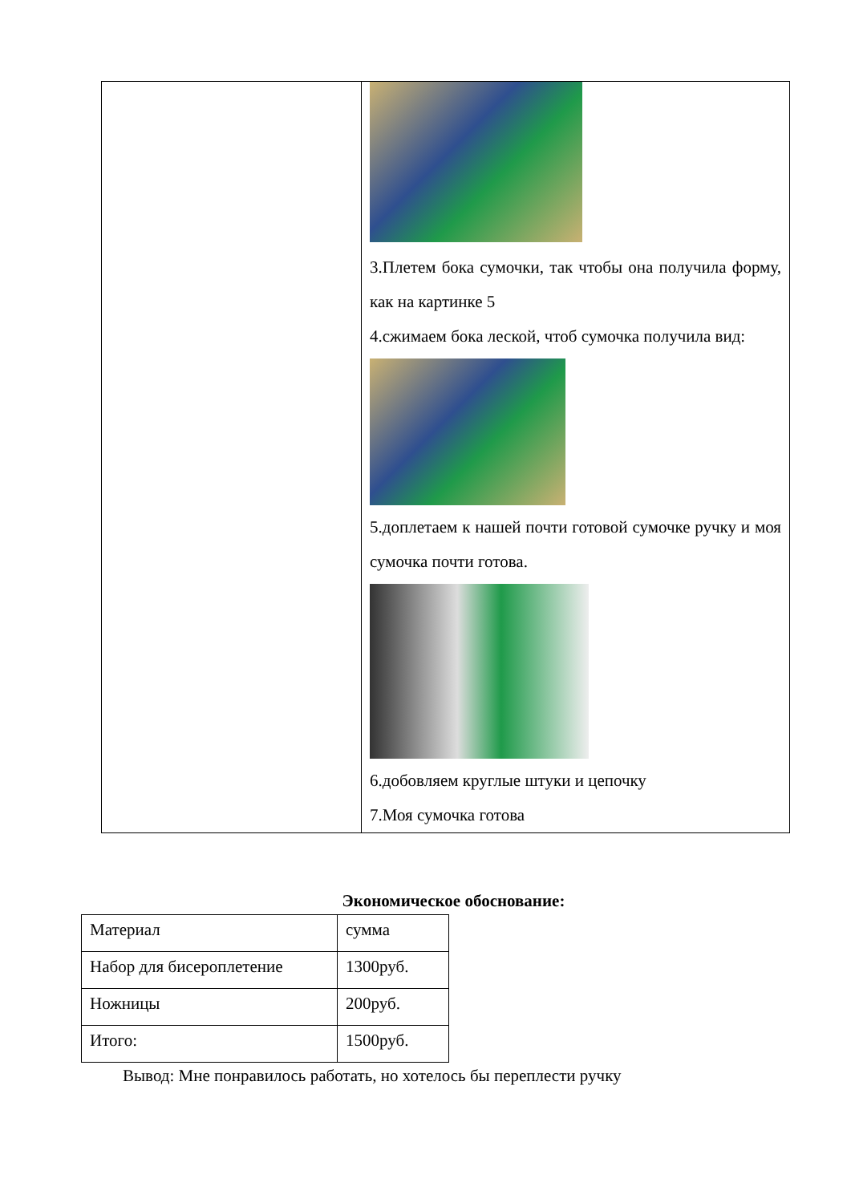| | 3.Плетем бока сумочки, так чтобы она получила форму, как на картинке 5 4.сжимаем бока леской, чтоб сумочка получила вид: 5.доплетаем к нашей почти готовой сумочке ручку и моя сумочка почти готова. 6.добовляем круглые штуки и цепочку 7.Моя сумочка готова |
Экономическое обоснование:
| Материал | сумма |
| Набор для бисероплетение | 1300руб. |
| Ножницы | 200руб. |
| Итого: | 1500руб. |
Вывод: Мне понравилось работать, но хотелось бы переплести ручку